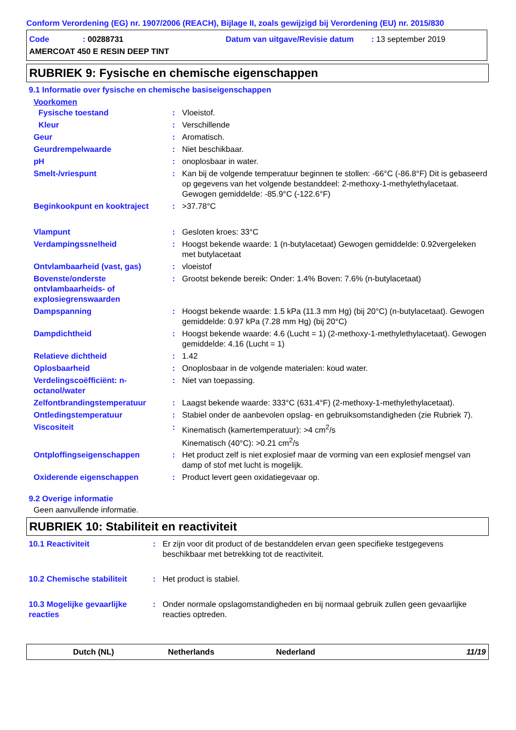Conform Verordening (EG) nr. 1907/2006 (REACH), Bijlage II, zoals gewijzigd bij Verordening (EU) nr. 2015/830
Code: 00288731 Datum van uitgave/Revisie datum: 13 september 2019
AMERCOAT 450 E RESIN DEEP TINT
RUBRIEK 9: Fysische en chemische eigenschappen
9.1 Informatie over fysische en chemische basiseigenschappen
Voorkomen
| Fysische toestand | : | Vloeistof. |
| Kleur | : | Verschillende |
| Geur | : | Aromatisch. |
| Geurdrempelwaarde | : | Niet beschikbaar. |
| pH | : | onoplosbaar in water. |
| Smelt-/vriespunt | : | Kan bij de volgende temperatuur beginnen te stollen: -66°C (-86.8°F) Dit is gebaseerd op gegevens van het volgende bestanddeel: 2-methoxy-1-methylethylacetaat. Gewogen gemiddelde: -85.9°C (-122.6°F) |
| Beginkookpunt en kooktraject | : | >37.78°C |
| Vlampunt | : | Gesloten kroes: 33°C |
| Verdampingssnelheid | : | Hoogst bekende waarde: 1 (n-butylacetaat) Gewogen gemiddelde: 0.92vergeleken met butylacetaat |
| Ontvlambaarheid (vast, gas) | : | vloeistof |
| Bovenste/onderste ontvlambaarheids- of explosiegrenswaarden | : | Grootst bekende bereik: Onder: 1.4% Boven: 7.6% (n-butylacetaat) |
| Dampspanning | : | Hoogst bekende waarde: 1.5 kPa (11.3 mm Hg) (bij 20°C) (n-butylacetaat). Gewogen gemiddelde: 0.97 kPa (7.28 mm Hg) (bij 20°C) |
| Dampdichtheid | : | Hoogst bekende waarde: 4.6 (Lucht = 1) (2-methoxy-1-methylethylacetaat). Gewogen gemiddelde: 4.16 (Lucht = 1) |
| Relatieve dichtheid | : | 1.42 |
| Oplosbaarheid | : | Onoplosbaar in de volgende materialen: koud water. |
| Verdelingscoëfficiënt: n-octanol/water | : | Niet van toepassing. |
| Zelfontbrandingstemperatuur | : | Laagst bekende waarde: 333°C (631.4°F) (2-methoxy-1-methylethylacetaat). |
| Ontledingstemperatuur | : | Stabiel onder de aanbevolen opslag- en gebruiksomstandigheden (zie Rubriek 7). |
| Viscositeit | : | Kinematisch (kamertemperatuur): >4 cm<sup>2</sup>/s Kinematisch (40°C): >0.21 cm<sup>2</sup>/s |
| Ontploffingseigenschappen | : | Het product zelf is niet explosief maar de vorming van een explosief mengsel van damp of stof met lucht is mogelijk. |
| Oxiderende eigenschappen | : | Product levert geen oxidatiegevaar op. |
9.2 Overige informatie
Geen aanvullende informatie.
RUBRIEK 10: Stabiliteit en reactiviteit
| 10.1 Reactiviteit | : | Er zijn voor dit product of de bestanddelen ervan geen specifieke testgegevens beschikbaar met betrekking tot de reactiviteit. |
| 10.2 Chemische stabiliteit | : | Het product is stabiel. |
| 10.3 Mogelijke gevaarlijke reacties | : | Onder normale opslagomstandigheden en bij normaal gebruik zullen geen gevaarlijke reacties optreden. |
Dutch (NL) Netherlands Nederland 11/19